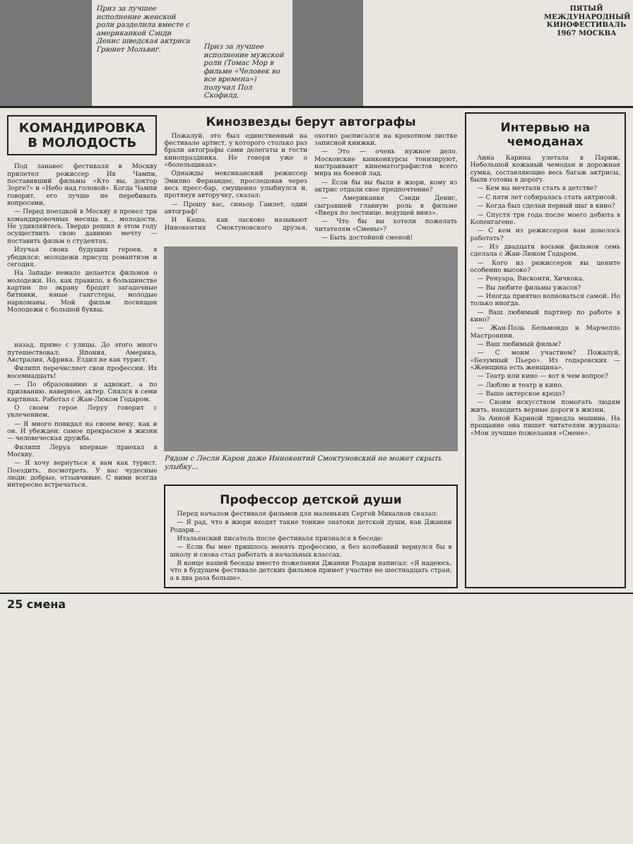Приз за лучшее исполнение женской роли разделила вместе с американкой Сэнди Денис шведская актриса Грюнет Мольвиг.
Приз за лучшее исполнение мужской роли (Томас Мор в фильме «Человек во все времена») получил Пол Скофилд.
ПЯТЫЙ МЕЖДУНАРОДНЫЙ КИНОФЕСТИВАЛЬ 1967 МОСКВА
КОМАНДИРОВКА В МОЛОДОСТЬ
Под занавес фестиваля в Москву прилетел режиссер Ив Чампи, поставивший фильмы «Кто вы, доктор Зорге?» и «Небо над головой». Когда Чампи говорит, его лучше не перебивать вопросами.
— Перед поездкой в Москву я провел три командировочных месяца в... молодости. Не удивляйтесь. Твердо решил в этом году осуществить свою давнюю мечту — поставить фильм о студентах.
Изучая своих будущих героев, я убедился: молодежи присущ романтизм и сегодня.
На Западе немало делается фильмов о молодежи. Но, как правило, в большинстве картин по экрану бродят загадочные битники, юные гангстеры, молодые наркоманы. Мой фильм посвящен Молодежи с большой буквы.
назад, прямо с улицы. До этого много путешествовал: Япония, Америка, Австралия, Африка. Ездил не как турист.
Филипп перечисляет свои профессии. Их восемнадцать!
— По образованию я адвокат, а по призванию, наверное, актер. Снялся в семи картинах. Работал с Жан-Люком Годаром.
О своем герое Леруу говорит с увлечением.
— Я много повидал на своем веку, как и он. И убежден: самое прекрасное в жизни — человеческая дружба.
Филипп Леруа впервые приехал в Москву.
— Я хочу вернуться к вам как турист. Поездить, посмотреть. У вас чудесные люди: добрые, отзывчивые. С ними всегда интересно встречаться.
Кинозвезды берут автографы
Пожалуй, это был единственный на фестивале артист, у которого столько раз брали автографы сами делегаты и гости кинопраздника. Не говоря уже о «болельщиках».
Однажды мексиканский режиссер Эмилио Фернандес, проследовав через весь пресс-бар, смущенно улыбнулся и, протянув авторучку, сказал:
— Прошу вас, синьор Гамлет, один автограф!
И Кеша, как ласково называют Иннокентия Смоктуновского друзья, охотно расписался на крохотном листке записной книжки.
— Это — очень нужное дело. Московские кинконкурсы тонизируют, настраивают кинематографистов всего мира на боевой лад.
— Если бы вы были в жюри, кому из актрис отдали свое предпочтение?
— Американке Сэнди Денис, сыгравшей главную роль в фильме «Вверх по лестнице, ведущей вниз».
— Что бы вы хотели пожелать читателям «Смены»?
— Быть достойной сменой!
Рядом с Лесли Карон даже Иннокентий Смоктуновский не может скрыть улыбку...
Профессор детской души
Перед началом фестиваля фильмов для маленьких Сергей Михалков сказал:
— Я рад, что в жюри входят такие тонкие знатоки детской души, как Джанни Родари...
Итальянский писатель после фестиваля признался в беседе:
— Если бы мне пришлось менять профессию, я без колебаний вернулся бы в школу и снова стал работать в начальных классах.
В конце нашей беседы вместо пожелания Джанни Родари написал: «Я надеюсь, что в будущем фестивале детских фильмов примет участие не шестнадцать стран, а в два раза больше».
Интервью на чемоданах
Анна Карина улетала в Париж. Небольшой кожаный чемодан и дорожная сумка, составляющие весь багаж актрисы, были готовы в дорогу.
— Кем вы мечтали стать в детстве?
— С пяти лет собиралась стать актрисой.
— Когда был сделан первый шаг в кино?
— Спустя три года после моего дебюта в Копенгагене.
— С кем из режиссеров вам довелось работать?
— Из двадцати восьми фильмов семь сделала с Жан-Люком Годаром.
— Кого из режиссеров вы цените особенно высоко?
— Ренуара, Висконти, Хичкока.
— Вы любите фильмы ужасов?
— Иногда приятно волноваться самой. Но только иногда.
— Ваш любимый партнер по работе в кино?
— Жан-Поль Бельмондо и Марчелло Мастроянни.
— Ваш любимый фильм?
— С моим участием? Пожалуй, «Безумный Пьеро». Из годаровских — «Женщина есть женщина».
— Театр или кино — вот в чем вопрос?
— Люблю и театр и кино.
— Ваше актерское кредо?
— Своим искусством помогать людям жить, находить верные дороги в жизни.
За Анной Кариной приедла машина. На прощание она пишет читателям журнала: «Мои лучшие пожелания «Смене».
25 смена